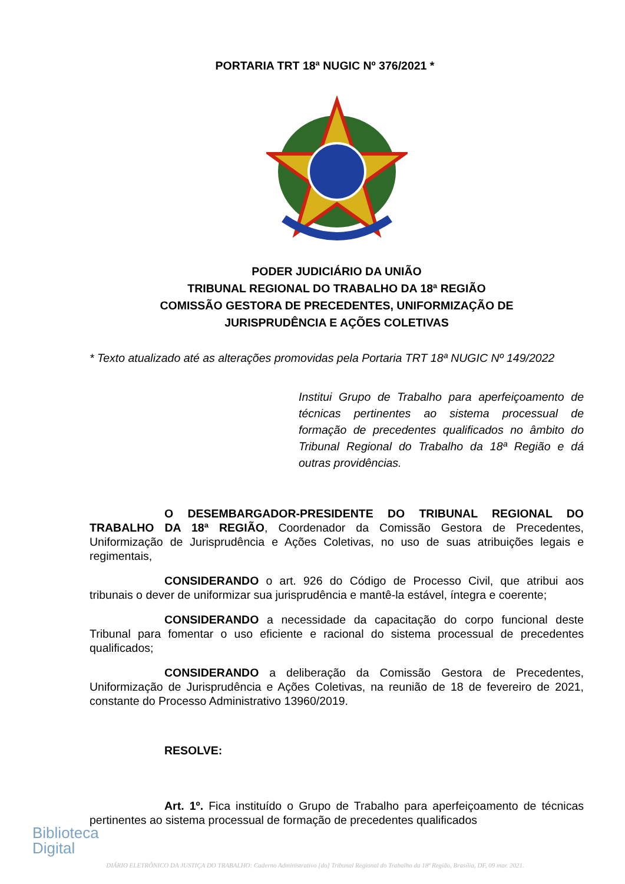PORTARIA TRT 18ª NUGIC Nº 376/2021 *
PODER JUDICIÁRIO DA UNIÃO
TRIBUNAL REGIONAL DO TRABALHO DA 18ª REGIÃO
COMISSÃO GESTORA DE PRECEDENTES, UNIFORMIZAÇÃO DE
JURISPRUDÊNCIA E AÇÕES COLETIVAS
* Texto atualizado até as alterações promovidas pela Portaria TRT 18ª NUGIC Nº 149/2022
Institui Grupo de Trabalho para aperfeiçoamento de técnicas pertinentes ao sistema processual de formação de precedentes qualificados no âmbito do Tribunal Regional do Trabalho da 18ª Região e dá outras providências.
O DESEMBARGADOR-PRESIDENTE DO TRIBUNAL REGIONAL DO TRABALHO DA 18ª REGIÃO, Coordenador da Comissão Gestora de Precedentes, Uniformização de Jurisprudência e Ações Coletivas, no uso de suas atribuições legais e regimentais,
CONSIDERANDO o art. 926 do Código de Processo Civil, que atribui aos tribunais o dever de uniformizar sua jurisprudência e mantê-la estável, íntegra e coerente;
CONSIDERANDO a necessidade da capacitação do corpo funcional deste Tribunal para fomentar o uso eficiente e racional do sistema processual de precedentes qualificados;
CONSIDERANDO a deliberação da Comissão Gestora de Precedentes, Uniformização de Jurisprudência e Ações Coletivas, na reunião de 18 de fevereiro de 2021, constante do Processo Administrativo 13960/2019.
RESOLVE:
Art. 1º. Fica instituído o Grupo de Trabalho para aperfeiçoamento de técnicas pertinentes ao sistema processual de formação de precedentes qualificados
Biblioteca
Digital
DIÁRIO ELETRÔNICO DA JUSTIÇA DO TRABALHO: Caderno Administrativo [do] Tribunal Regional do Trabalho da 18ª Região, Brasília, DF, 09 mar. 2021.